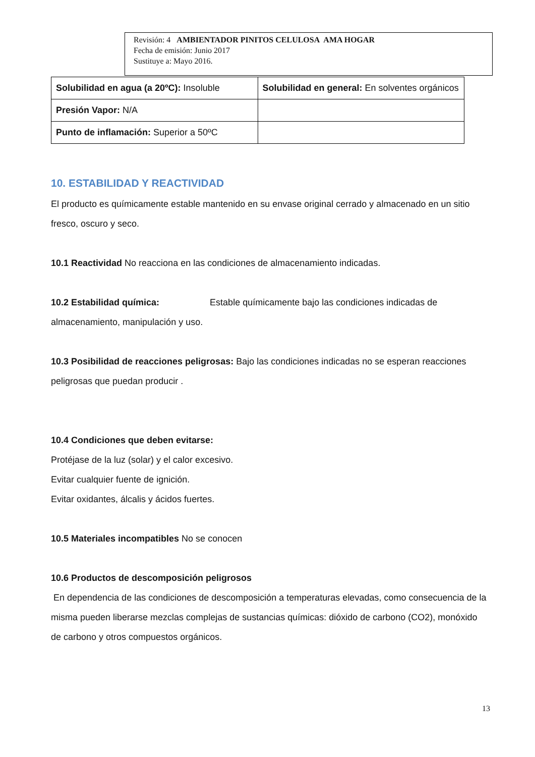Revisión: 4 AMBIENTADOR PINITOS CELULOSA AMA HOGAR
Fecha de emisión: Junio 2017
Sustituye a: Mayo 2016.
| Solubilidad en agua (a 20ºC): Insoluble | Solubilidad en general: En solventes orgánicos |
| Presión Vapor: N/A | |
| Punto de inflamación: Superior a 50ºC | |
10. ESTABILIDAD Y REACTIVIDAD
El producto es químicamente estable mantenido en su envase original cerrado y almacenado en un sitio fresco, oscuro y seco.
10.1 Reactividad No reacciona en las condiciones de almacenamiento indicadas.
10.2 Estabilidad química: Estable químicamente bajo las condiciones indicadas de almacenamiento, manipulación y uso.
10.3 Posibilidad de reacciones peligrosas: Bajo las condiciones indicadas no se esperan reacciones peligrosas que puedan producir .
10.4 Condiciones que deben evitarse:
Protéjase de la luz (solar) y el calor excesivo.
Evitar cualquier fuente de ignición.
Evitar oxidantes, álcalis y ácidos fuertes.
10.5 Materiales incompatibles No se conocen
10.6 Productos de descomposición peligrosos
En dependencia de las condiciones de descomposición a temperaturas elevadas, como consecuencia de la misma pueden liberarse mezclas complejas de sustancias químicas: dióxido de carbono (CO2), monóxido de carbono y otros compuestos orgánicos.
13